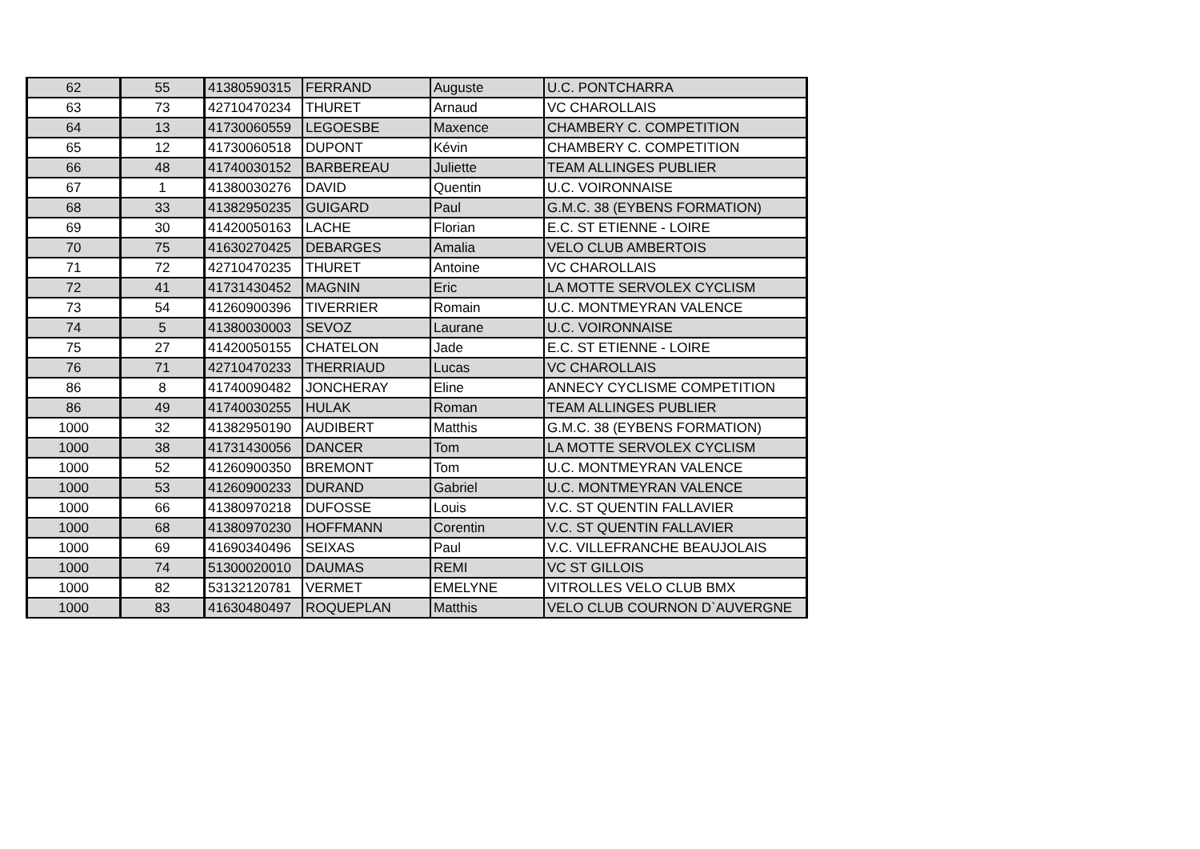| 62 | 55 | 41380590315 | FERRAND | Auguste | U.C. PONTCHARRA |
| 63 | 73 | 42710470234 | THURET | Arnaud | VC CHAROLLAIS |
| 64 | 13 | 41730060559 | LEGOESBE | Maxence | CHAMBERY C. COMPETITION |
| 65 | 12 | 41730060518 | DUPONT | Kévin | CHAMBERY C. COMPETITION |
| 66 | 48 | 41740030152 | BARBEREAU | Juliette | TEAM ALLINGES PUBLIER |
| 67 | 1 | 41380030276 | DAVID | Quentin | U.C. VOIRONNAISE |
| 68 | 33 | 41382950235 | GUIGARD | Paul | G.M.C. 38 (EYBENS FORMATION) |
| 69 | 30 | 41420050163 | LACHE | Florian | E.C. ST ETIENNE - LOIRE |
| 70 | 75 | 41630270425 | DEBARGES | Amalia | VELO CLUB AMBERTOIS |
| 71 | 72 | 42710470235 | THURET | Antoine | VC CHAROLLAIS |
| 72 | 41 | 41731430452 | MAGNIN | Eric | LA MOTTE SERVOLEX CYCLISM |
| 73 | 54 | 41260900396 | TIVERRIER | Romain | U.C. MONTMEYRAN VALENCE |
| 74 | 5 | 41380030003 | SEVOZ | Laurane | U.C. VOIRONNAISE |
| 75 | 27 | 41420050155 | CHATELON | Jade | E.C. ST ETIENNE - LOIRE |
| 76 | 71 | 42710470233 | THERRIAUD | Lucas | VC CHAROLLAIS |
| 86 | 8 | 41740090482 | JONCHERAY | Eline | ANNECY CYCLISME COMPETITION |
| 86 | 49 | 41740030255 | HULAK | Roman | TEAM ALLINGES PUBLIER |
| 1000 | 32 | 41382950190 | AUDIBERT | Matthis | G.M.C. 38 (EYBENS FORMATION) |
| 1000 | 38 | 41731430056 | DANCER | Tom | LA MOTTE SERVOLEX CYCLISM |
| 1000 | 52 | 41260900350 | BREMONT | Tom | U.C. MONTMEYRAN VALENCE |
| 1000 | 53 | 41260900233 | DURAND | Gabriel | U.C. MONTMEYRAN VALENCE |
| 1000 | 66 | 41380970218 | DUFOSSE | Louis | V.C. ST QUENTIN FALLAVIER |
| 1000 | 68 | 41380970230 | HOFFMANN | Corentin | V.C. ST QUENTIN FALLAVIER |
| 1000 | 69 | 41690340496 | SEIXAS | Paul | V.C. VILLEFRANCHE BEAUJOLAIS |
| 1000 | 74 | 51300020010 | DAUMAS | REMI | VC ST GILLOIS |
| 1000 | 82 | 53132120781 | VERMET | EMELYNE | VITROLLES VELO CLUB BMX |
| 1000 | 83 | 41630480497 | ROQUEPLAN | Matthis | VELO CLUB COURNON D`AUVERGNE |